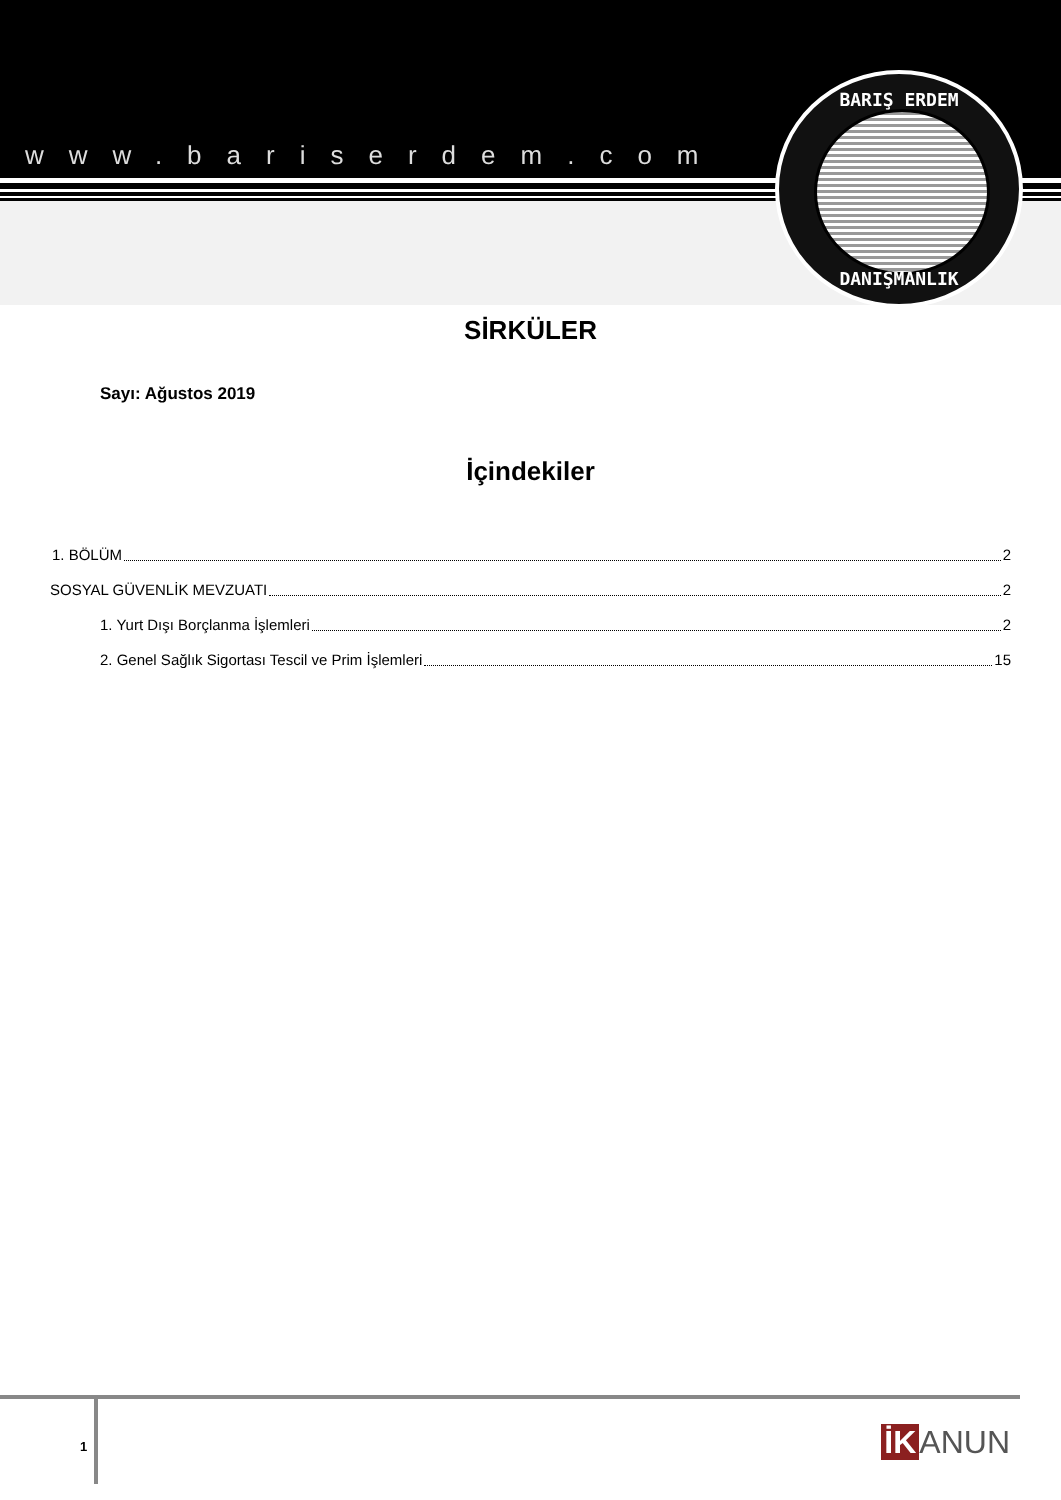www.bariserdem.com
BARIŞ ERDEM
DANIŞMANLIK
SİRKÜLER
Sayı: Ağustos 2019
İçindekiler
1. BÖLÜM 2
SOSYAL GÜVENLİK MEVZUATI 2
1. Yurt Dışı Borçlanma İşlemleri 2
2. Genel Sağlık Sigortası Tescil ve Prim İşlemleri 15
1 İK ANUN